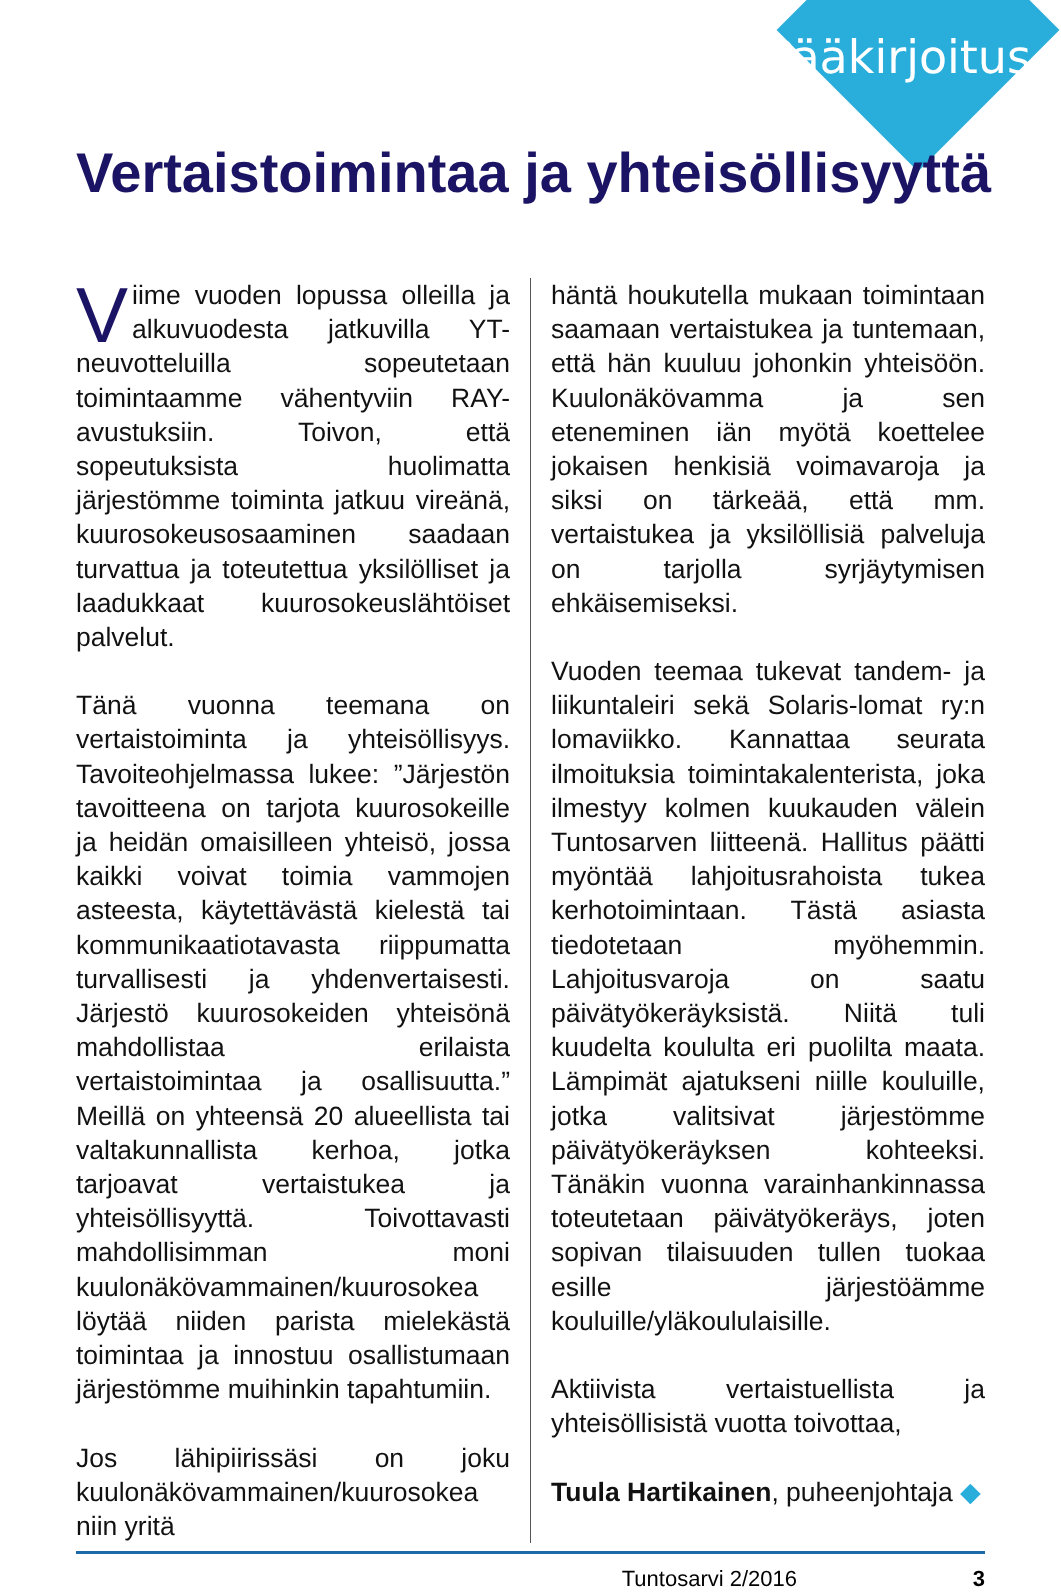Pääkirjoitus
Vertaistoimintaa ja yhteisöllisyyttä
Viime vuoden lopussa olleilla ja alkuvuodesta jatkuvilla YT-neuvotteluilla sopeutetaan toimintaamme vähentyviin RAY-avustuksiin. Toivon, että sopeutuksista huolimatta järjestömme toiminta jatkuu vireänä, kuurosokeusosaaminen saadaan turvattua ja toteutettua yksilölliset ja laadukkaat kuurosokeuslähtöiset palvelut.
Tänä vuonna teemana on vertaistoiminta ja yhteisöllisyys. Tavoiteohjelmassa lukee: ”Järjestön tavoitteena on tarjota kuurosokeille ja heidän omaisilleen yhteisö, jossa kaikki voivat toimia vammojen asteesta, käytettävästä kielestä tai kommunikaatiotavasta riippumatta turvallisesti ja yhdenvertaisesti. Järjestö kuurosokeiden yhteisönä mahdollistaa erilaista vertaistoimintaa ja osallisuutta.” Meillä on yhteensä 20 alueellista tai valtakunnallista kerhoa, jotka tarjoavat vertaistukea ja yhteisöllisyyttä. Toivottavasti mahdollisimman moni kuulonäkövammainen/kuurosokea löytää niiden parista mielekästä toimintaa ja innostuu osallistumaan järjestömme muihinkin tapahtumiin.
Jos lähipiirissäsi on joku kuulonäkövammainen/kuurosokea niin yritä
häntä houkutella mukaan toimintaan saamaan vertaistukea ja tuntemaan, että hän kuuluu johonkin yhteisöön. Kuulonäkövamma ja sen eteneminen iän myötä koettelee jokaisen henkisiä voimavaroja ja siksi on tärkeää, että mm. vertaistukea ja yksilöllisiä palveluja on tarjolla syrjäytymisen ehkäisemiseksi.
Vuoden teemaa tukevat tandem- ja liikuntaleiri sekä Solaris-lomat ry:n lomaviikko. Kannattaa seurata ilmoituksia toimintakalenterista, joka ilmestyy kolmen kuukauden välein Tuntosarven liitteenä. Hallitus päätti myöntää lahjoitusrahoista tukea kerhotoimintaan. Tästä asiasta tiedotetaan myöhemmin. Lahjoitusvaroja on saatu päivätyökeräyksistä. Niitä tuli kuudelta koululta eri puolilta maata. Lämpimät ajatukseni niille kouluille, jotka valitsivat järjestömme päivätyökeräyksen kohteeksi. Tänäkin vuonna varainhankinnassa toteutetaan päivätyökeräys, joten sopivan tilaisuuden tullen tuokaa esille järjestöämme kouluille/yläkoululaisille.
Aktiivista vertaistuellista ja yhteisöllisistä vuotta toivottaa,
Tuula Hartikainen, puheenjohtaja ◆
Tuntosarvi 2/2016 3